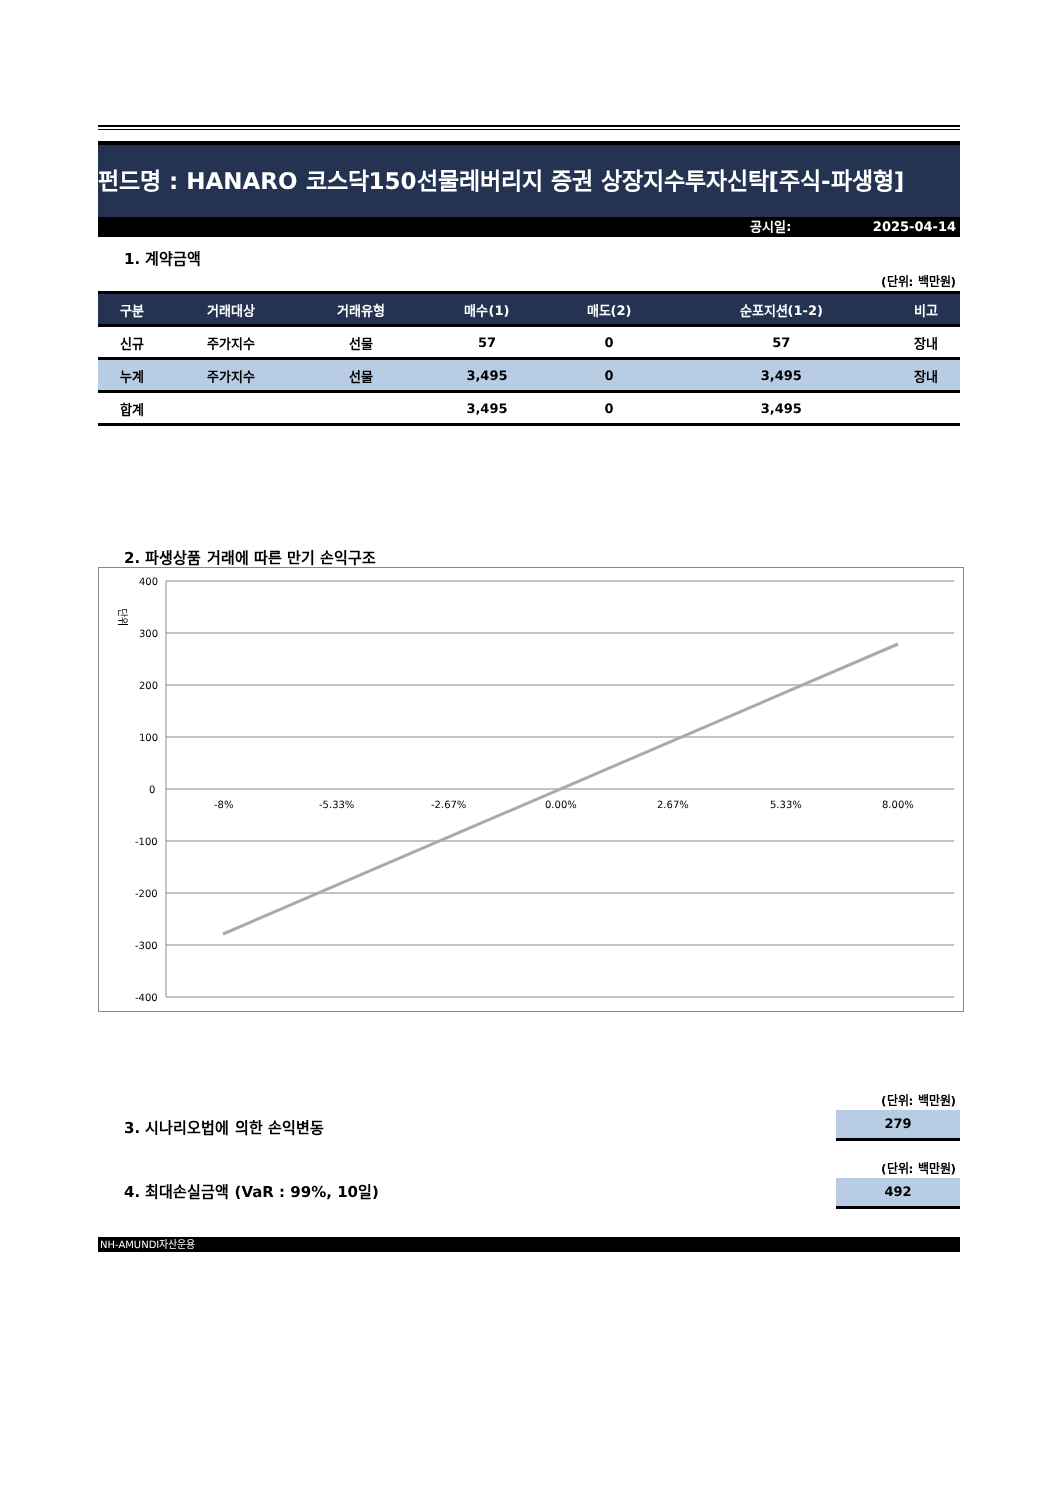펀드명 : HANARO 코스닥150선물레버리지 증권 상장지수투자신탁[주식-파생형]
공시일: 2025-04-14
1. 계약금액
(단위: 백만원)
| 구분 | 거래대상 | 거래유형 | 매수(1) | 매도(2) | 순포지션(1-2) | 비고 |
| --- | --- | --- | --- | --- | --- | --- |
| 신규 | 주가지수 | 선물 | 57 | 0 | 57 | 장내 |
| 누계 | 주가지수 | 선물 | 3,495 | 0 | 3,495 | 장내 |
| 합계 | | | 3,495 | 0 | 3,495 | |
2. 파생상품 거래에 따른 만기 손익구조
단위
400
300
200
100
0
-100
-200
-300
-400
-8%
-5.33%
-2.67%
0.00%
2.67%
5.33%
8.00%
(단위: 백만원)
279
3. 시나리오법에 의한 손익변동
(단위: 백만원)
492
4. 최대손실금액 (VaR : 99%, 10일)
NH-AMUNDI자산운용